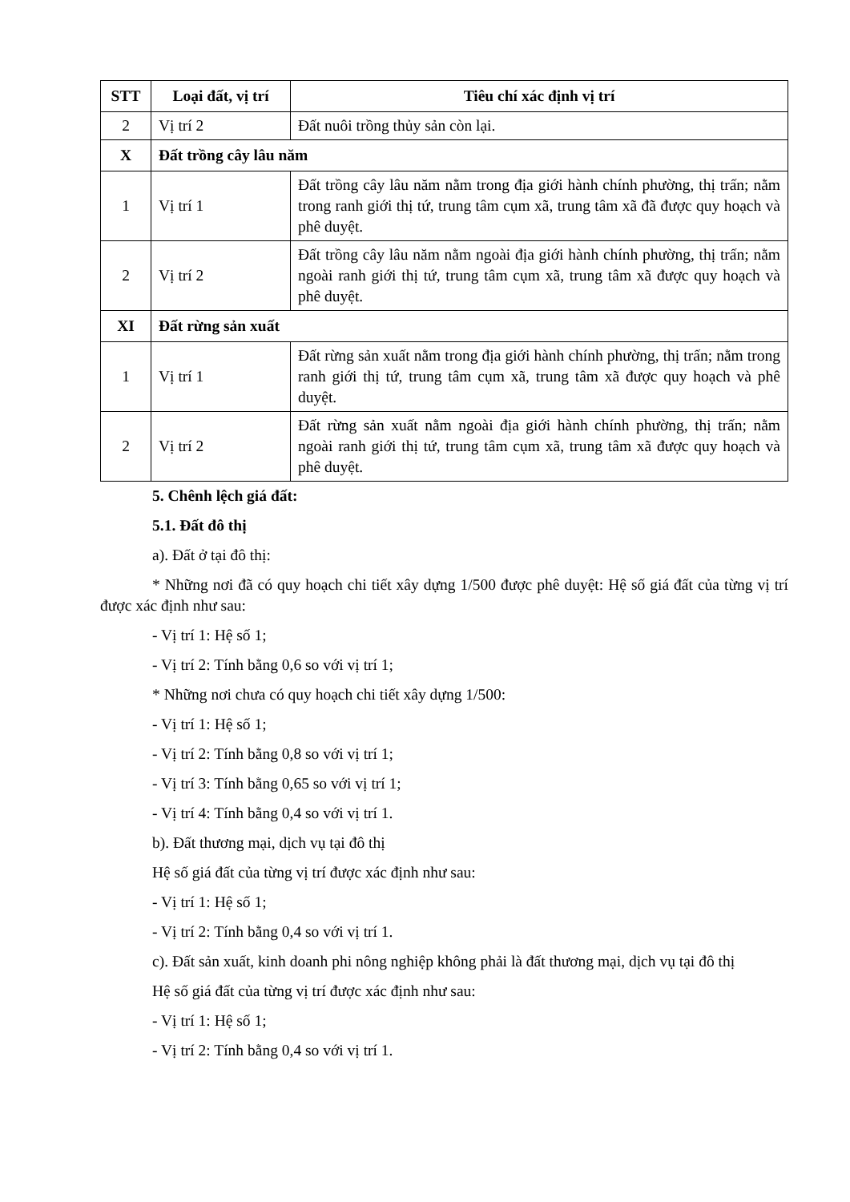| STT | Loại đất, vị trí | Tiêu chí xác định vị trí |
| --- | --- | --- |
| 2 | Vị trí 2 | Đất nuôi trồng thủy sản còn lại. |
| X | Đất trồng cây lâu năm | |
| 1 | Vị trí 1 | Đất trồng cây lâu năm nằm trong địa giới hành chính phường, thị trấn; nằm trong ranh giới thị tứ, trung tâm cụm xã, trung tâm xã đã được quy hoạch và phê duyệt. |
| 2 | Vị trí 2 | Đất trồng cây lâu năm nằm ngoài địa giới hành chính phường, thị trấn; nằm ngoài ranh giới thị tứ, trung tâm cụm xã, trung tâm xã được quy hoạch và phê duyệt. |
| XI | Đất rừng sản xuất | |
| 1 | Vị trí 1 | Đất rừng sản xuất nằm trong địa giới hành chính phường, thị trấn; nằm trong ranh giới thị tứ, trung tâm cụm xã, trung tâm xã được quy hoạch và phê duyệt. |
| 2 | Vị trí 2 | Đất rừng sản xuất nằm ngoài địa giới hành chính phường, thị trấn; nằm ngoài ranh giới thị tứ, trung tâm cụm xã, trung tâm xã được quy hoạch và phê duyệt. |
5. Chênh lệch giá đất:
5.1. Đất đô thị
a). Đất ở tại đô thị:
* Những nơi đã có quy hoạch chi tiết xây dựng 1/500 được phê duyệt: Hệ số giá đất của từng vị trí được xác định như sau:
- Vị trí 1: Hệ số 1;
- Vị trí 2: Tính bằng 0,6 so với vị trí 1;
* Những nơi chưa có quy hoạch chi tiết xây dựng 1/500:
- Vị trí 1: Hệ số 1;
- Vị trí 2: Tính bằng 0,8 so với vị trí 1;
- Vị trí 3: Tính bằng 0,65 so với vị trí 1;
- Vị trí 4: Tính bằng 0,4 so với vị trí 1.
b). Đất thương mại, dịch vụ tại đô thị
Hệ số giá đất của từng vị trí được xác định như sau:
- Vị trí 1: Hệ số 1;
- Vị trí 2: Tính bằng 0,4 so với vị trí 1.
c). Đất sản xuất, kinh doanh phi nông nghiệp không phải là đất thương mại, dịch vụ tại đô thị
Hệ số giá đất của từng vị trí được xác định như sau:
- Vị trí 1: Hệ số 1;
- Vị trí 2: Tính bằng 0,4 so với vị trí 1.